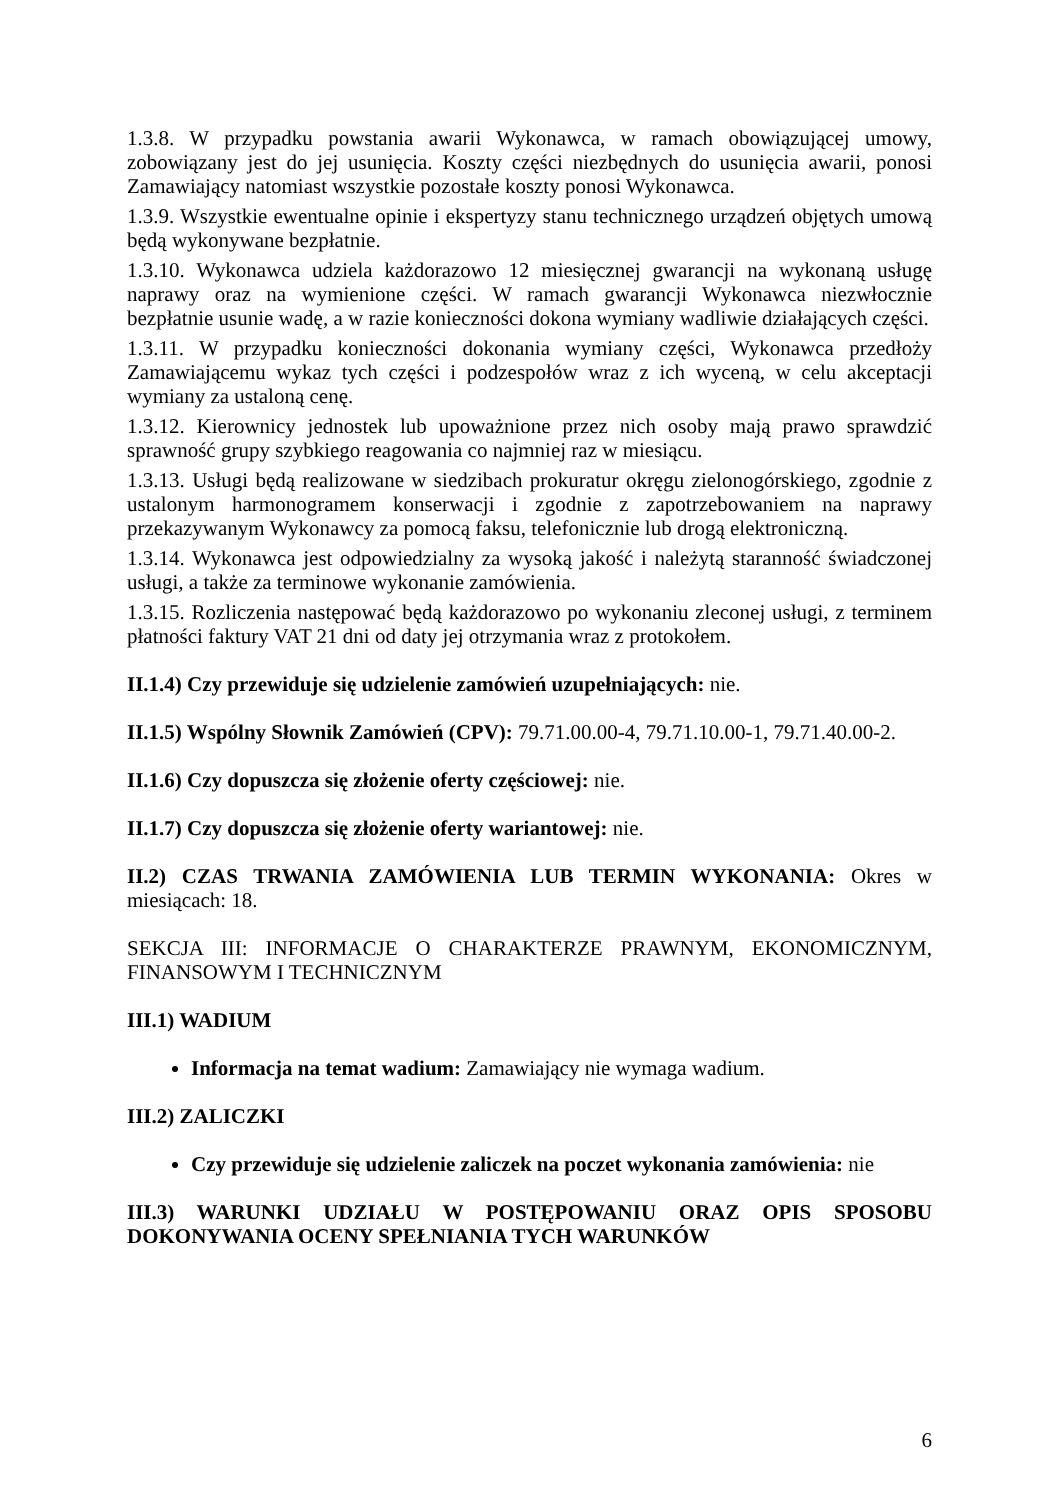1.3.8. W przypadku powstania awarii Wykonawca, w ramach obowiązującej umowy, zobowiązany jest do jej usunięcia. Koszty części niezbędnych do usunięcia awarii, ponosi Zamawiający natomiast wszystkie pozostałe koszty ponosi Wykonawca.
1.3.9. Wszystkie ewentualne opinie i ekspertyzy stanu technicznego urządzeń objętych umową będą wykonywane bezpłatnie.
1.3.10. Wykonawca udziela każdorazowo 12 miesięcznej gwarancji na wykonaną usługę naprawy oraz na wymienione części. W ramach gwarancji Wykonawca niezwłocznie bezpłatnie usunie wadę, a w razie konieczności dokona wymiany wadliwie działających części.
1.3.11. W przypadku konieczności dokonania wymiany części, Wykonawca przedłoży Zamawiającemu wykaz tych części i podzespołów wraz z ich wyceną, w celu akceptacji wymiany za ustaloną cenę.
1.3.12. Kierownicy jednostek lub upoważnione przez nich osoby mają prawo sprawdzić sprawność grupy szybkiego reagowania co najmniej raz w miesiącu.
1.3.13. Usługi będą realizowane w siedzibach prokuratur okręgu zielonogórskiego, zgodnie z ustalonym harmonogramem konserwacji i zgodnie z zapotrzebowaniem na naprawy przekazywanym Wykonawcy za pomocą faksu, telefonicznie lub drogą elektroniczną.
1.3.14. Wykonawca jest odpowiedzialny za wysoką jakość i należytą staranność świadczonej usługi, a także za terminowe wykonanie zamówienia.
1.3.15. Rozliczenia następować będą każdorazowo po wykonaniu zleconej usługi, z terminem płatności faktury VAT 21 dni od daty jej otrzymania wraz z protokołem.
II.1.4) Czy przewiduje się udzielenie zamówień uzupełniających: nie.
II.1.5) Wspólny Słownik Zamówień (CPV): 79.71.00.00-4, 79.71.10.00-1, 79.71.40.00-2.
II.1.6) Czy dopuszcza się złożenie oferty częściowej: nie.
II.1.7) Czy dopuszcza się złożenie oferty wariantowej: nie.
II.2) CZAS TRWANIA ZAMÓWIENIA LUB TERMIN WYKONANIA: Okres w miesiącach: 18.
SEKCJA III: INFORMACJE O CHARAKTERZE PRAWNYM, EKONOMICZNYM, FINANSOWYM I TECHNICZNYM
III.1) WADIUM
Informacja na temat wadium: Zamawiający nie wymaga wadium.
III.2) ZALICZKI
Czy przewiduje się udzielenie zaliczek na poczet wykonania zamówienia: nie
III.3) WARUNKI UDZIAŁU W POSTĘPOWANIU ORAZ OPIS SPOSOBU DOKONYWANIA OCENY SPEŁNIANIA TYCH WARUNKÓW
6